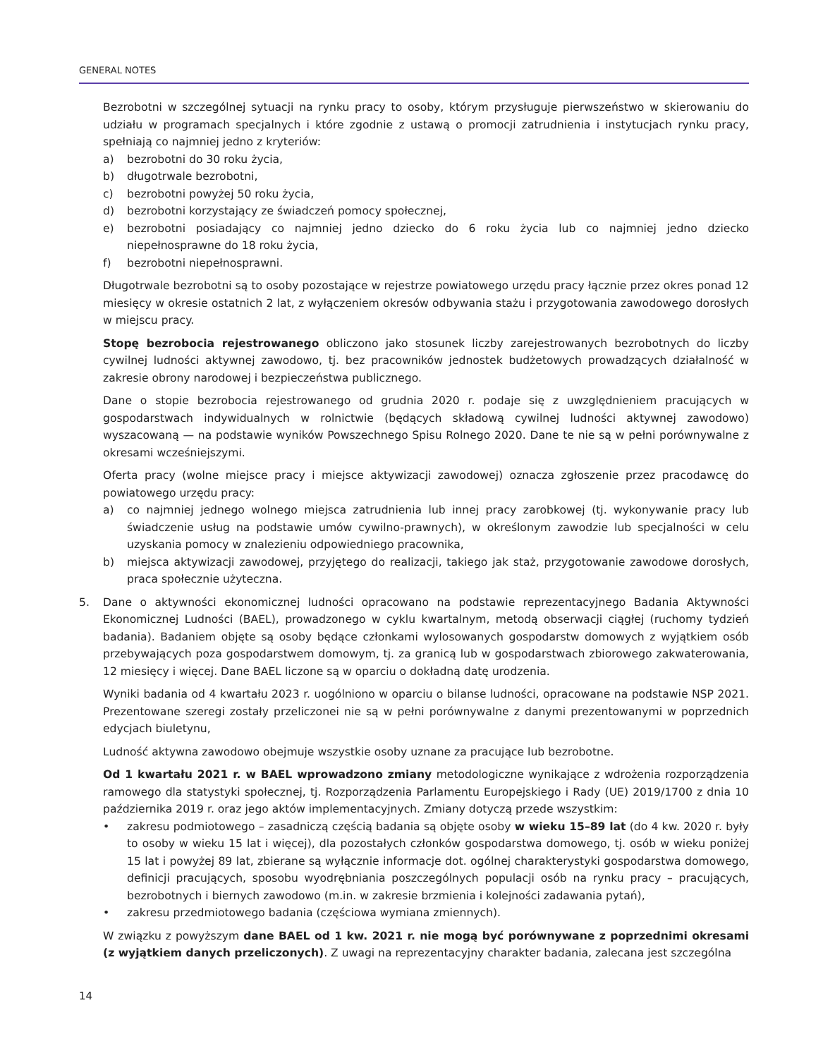GENERAL NOTES
Bezrobotni w szczególnej sytuacji na rynku pracy to osoby, którym przysługuje pierwszeństwo w skierowaniu do udziału w programach specjalnych i które zgodnie z ustawą o promocji zatrudnienia i instytucjach rynku pracy, spełniają co najmniej jedno z kryteriów:
a) bezrobotni do 30 roku życia,
b) długotrwale bezrobotni,
c) bezrobotni powyżej 50 roku życia,
d) bezrobotni korzystający ze świadczeń pomocy społecznej,
e) bezrobotni posiadający co najmniej jedno dziecko do 6 roku życia lub co najmniej jedno dziecko niepełnosprawne do 18 roku życia,
f) bezrobotni niepełnosprawni.
Długotrwale bezrobotni są to osoby pozostające w rejestrze powiatowego urzędu pracy łącznie przez okres ponad 12 miesięcy w okresie ostatnich 2 lat, z wyłączeniem okresów odbywania stażu i przygotowania zawodowego dorosłych w miejscu pracy.
Stopę bezrobocia rejestrowanego obliczono jako stosunek liczby zarejestrowanych bezrobotnych do liczby cywilnej ludności aktywnej zawodowo, tj. bez pracowników jednostek budżetowych prowadzących działalność w zakresie obrony narodowej i bezpieczeństwa publicznego.
Dane o stopie bezrobocia rejestrowanego od grudnia 2020 r. podaje się z uwzględnieniem pracujących w gospodarstwach indywidualnych w rolnictwie (będących składową cywilnej ludności aktywnej zawodowo) wyszacowaną — na podstawie wyników Powszechnego Spisu Rolnego 2020. Dane te nie są w pełni porównywalne z okresami wcześniejszymi.
Oferta pracy (wolne miejsce pracy i miejsce aktywizacji zawodowej) oznacza zgłoszenie przez pracodawcę do powiatowego urzędu pracy:
a) co najmniej jednego wolnego miejsca zatrudnienia lub innej pracy zarobkowej (tj. wykonywanie pracy lub świadczenie usług na podstawie umów cywilno-prawnych), w określonym zawodzie lub specjalności w celu uzyskania pomocy w znalezieniu odpowiedniego pracownika,
b) miejsca aktywizacji zawodowej, przyjętego do realizacji, takiego jak staż, przygotowanie zawodowe dorosłych, praca społecznie użyteczna.
5. Dane o aktywności ekonomicznej ludności opracowano na podstawie reprezentacyjnego Badania Aktywności Ekonomicznej Ludności (BAEL), prowadzonego w cyklu kwartalnym, metodą obserwacji ciągłej (ruchomy tydzień badania). Badaniem objęte są osoby będące członkami wylosowanych gospodarstw domowych z wyjątkiem osób przebywających poza gospodarstwem domowym, tj. za granicą lub w gospodarstwach zbiorowego zakwaterowania, 12 miesięcy i więcej. Dane BAEL liczone są w oparciu o dokładną datę urodzenia.
Wyniki badania od 4 kwartału 2023 r. uogólniono w oparciu o bilanse ludności, opracowane na podstawie NSP 2021. Prezentowane szeregi zostały przeliczonei nie są w pełni porównywalne z danymi prezentowanymi w poprzednich edycjach biuletynu,
Ludność aktywna zawodowo obejmuje wszystkie osoby uznane za pracujące lub bezrobotne.
Od 1 kwartału 2021 r. w BAEL wprowadzono zmiany metodologiczne wynikające z wdrożenia rozporządzenia ramowego dla statystyki społecznej, tj. Rozporządzenia Parlamentu Europejskiego i Rady (UE) 2019/1700 z dnia 10 października 2019 r. oraz jego aktów implementacyjnych. Zmiany dotyczą przede wszystkim:
• zakresu podmiotowego – zasadniczą częścią badania są objęte osoby w wieku 15–89 lat (do 4 kw. 2020 r. były to osoby w wieku 15 lat i więcej), dla pozostałych członków gospodarstwa domowego, tj. osób w wieku poniżej 15 lat i powyżej 89 lat, zbierane są wyłącznie informacje dot. ogólnej charakterystyki gospodarstwa domowego, definicji pracujących, sposobu wyodrębniania poszczególnych populacji osób na rynku pracy – pracujących, bezrobotnych i biernych zawodowo (m.in. w zakresie brzmienia i kolejności zadawania pytań),
• zakresu przedmiotowego badania (częściowa wymiana zmiennych).
W związku z powyższym dane BAEL od 1 kw. 2021 r. nie mogą być porównywane z poprzednimi okresami (z wyjątkiem danych przeliczonych). Z uwagi na reprezentacyjny charakter badania, zalecana jest szczególna
14